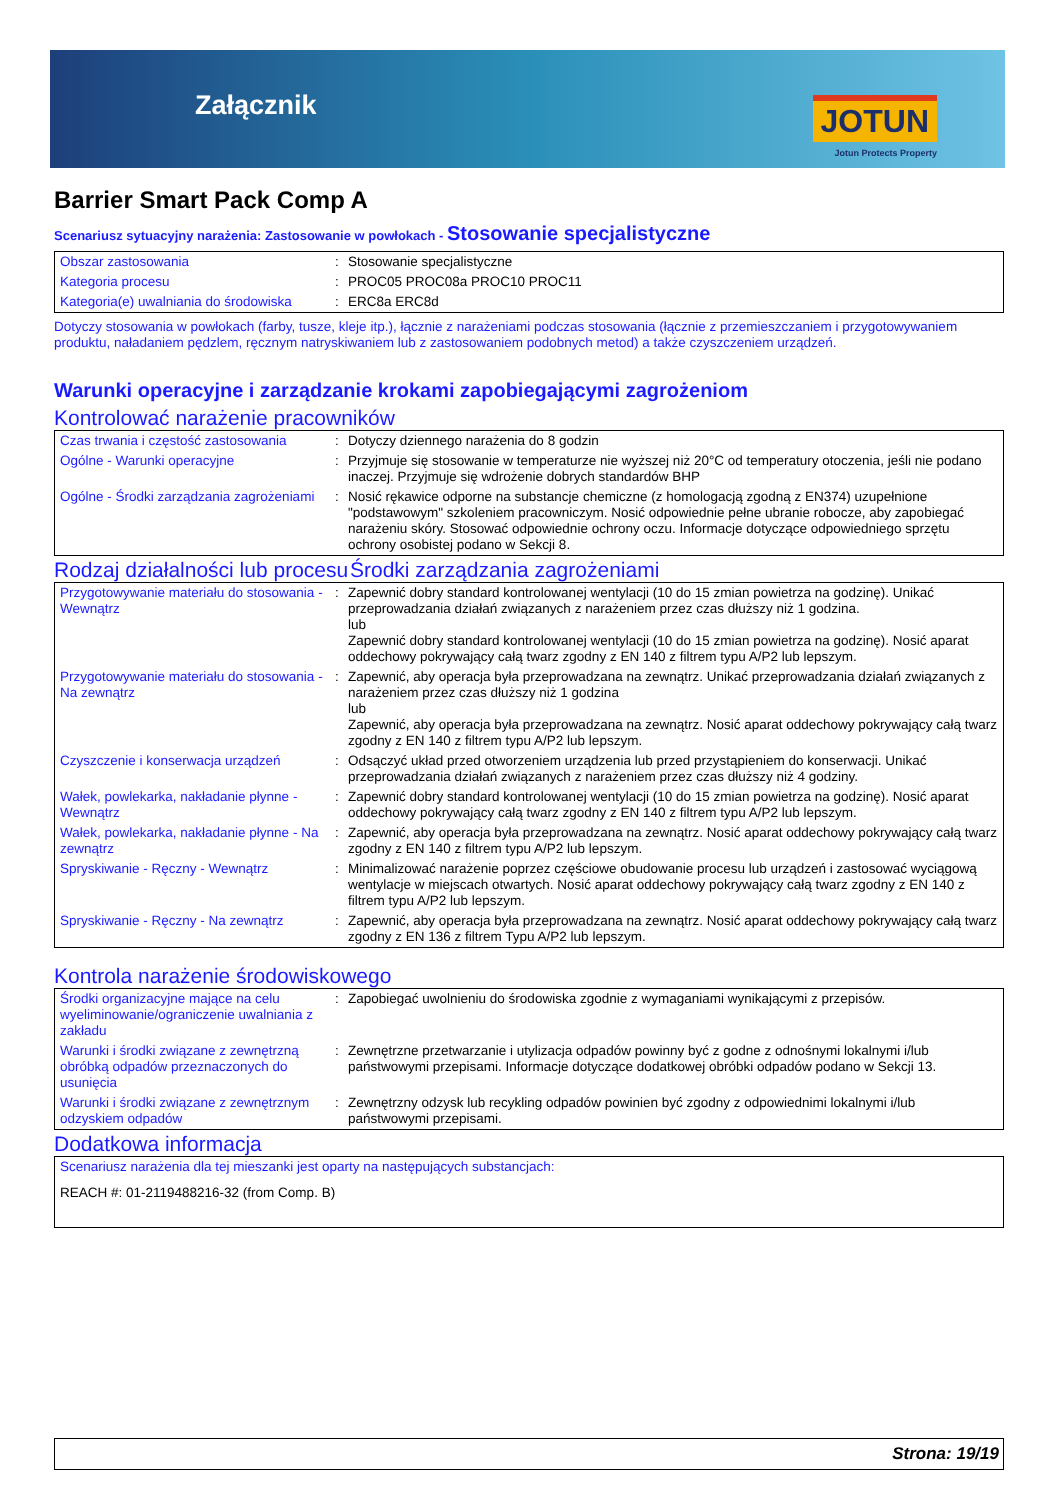Załącznik JOTUN
Jotun Protects Property
Barrier Smart Pack Comp A
Scenariusz sytuacyjny narażenia: Zastosowanie w powłokach - Stosowanie specjalistyczne
| Obszar zastosowania | : | Stosowanie specjalistyczne |
| Kategoria procesu | : | PROC05 PROC08a PROC10 PROC11 |
| Kategoria(e) uwalniania do środowiska | : | ERC8a ERC8d |
Dotyczy stosowania w powłokach (farby, tusze, kleje itp.), łącznie z narażeniami podczas stosowania (łącznie z przemieszczaniem i przygotowywaniem produktu, naładaniem pędzlem, ręcznym natryskiwaniem lub z zastosowaniem podobnych metod) a także czyszczeniem urządzeń.
Warunki operacyjne i zarządzanie krokami zapobiegającymi zagrożeniom
Kontrolować narażenie pracowników
| Czas trwania i częstość zastosowania | : | Dotyczy dziennego narażenia do 8 godzin |
| Ogólne - Warunki operacyjne | : | Przyjmuje się stosowanie w temperaturze nie wyższej niż 20°C od temperatury otoczenia, jeśli nie podano inaczej. Przyjmuje się wdrożenie dobrych standardów BHP |
| Ogólne - Środki zarządzania zagrożeniami | : | Nosić rękawice odporne na substancje chemiczne (z homologacją zgodną z EN374) uzupełnione "podstawowym" szkoleniem pracowniczym. Nosić odpowiednie pełne ubranie robocze, aby zapobiegać narażeniu skóry. Stosować odpowiednie ochrony oczu. Informacje dotyczące odpowiedniego sprzętu ochrony osobistej podano w Sekcji 8. |
Rodzaj działalności lub procesu
Środki zarządzania zagrożeniami
| Przygotowywanie materiału do stosowania - Wewnątrz | : | Zapewnić dobry standard kontrolowanej wentylacji (10 do 15 zmian powietrza na godzinę). Unikać przeprowadzania działań związanych z narażeniem przez czas dłuższy niż 1 godzina. lub Zapewnić dobry standard kontrolowanej wentylacji (10 do 15 zmian powietrza na godzinę). Nosić aparat oddechowy pokrywający całą twarz zgodny z EN 140 z filtrem typu A/P2 lub lepszym. |
| Przygotowywanie materiału do stosowania - Na zewnątrz | : | Zapewnić, aby operacja była przeprowadzana na zewnątrz. Unikać przeprowadzania działań związanych z narażeniem przez czas dłuższy niż 1 godzina lub Zapewnić, aby operacja była przeprowadzana na zewnątrz. Nosić aparat oddechowy pokrywający całą twarz zgodny z EN 140 z filtrem typu A/P2 lub lepszym. |
| Czyszczenie i konserwacja urządzeń | : | Odsączyć układ przed otworzeniem urządzenia lub przed przystąpieniem do konserwacji. Unikać przeprowadzania działań związanych z narażeniem przez czas dłuższy niż 4 godziny. |
| Wałek, powlekarka, nakładanie płynne - Wewnątrz | : | Zapewnić dobry standard kontrolowanej wentylacji (10 do 15 zmian powietrza na godzinę). Nosić aparat oddechowy pokrywający całą twarz zgodny z EN 140 z filtrem typu A/P2 lub lepszym. |
| Wałek, powlekarka, nakładanie płynne - Na zewnątrz | : | Zapewnić, aby operacja była przeprowadzana na zewnątrz. Nosić aparat oddechowy pokrywający całą twarz zgodny z EN 140 z filtrem typu A/P2 lub lepszym. |
| Spryskiwanie - Ręczny - Wewnątrz | : | Minimalizować narażenie poprzez częściowe obudowanie procesu lub urządzeń i zastosować wyciągową wentylacje w miejscach otwartych. Nosić aparat oddechowy pokrywający całą twarz zgodny z EN 140 z filtrem typu A/P2 lub lepszym. |
| Spryskiwanie - Ręczny - Na zewnątrz | : | Zapewnić, aby operacja była przeprowadzana na zewnątrz. Nosić aparat oddechowy pokrywający całą twarz zgodny z EN 136 z filtrem Typu A/P2 lub lepszym. |
Kontrola narażenie środowiskowego
| Środki organizacyjne mające na celu wyeliminowanie/ograniczenie uwalniania z zakładu | : | Zapobiegać uwolnieniu do środowiska zgodnie z wymaganiami wynikającymi z przepisów. |
| Warunki i środki związane z zewnętrzną obróbką odpadów przeznaczonych do usunięcia | : | Zewnętrzne przetwarzanie i utylizacja odpadów powinny być z godne z odnośnymi lokalnymi i/lub państwowymi przepisami. Informacje dotyczące dodatkowej obróbki odpadów podano w Sekcji 13. |
| Warunki i środki związane z zewnętrznym odzyskiem odpadów | : | Zewnętrzny odzysk lub recykling odpadów powinien być zgodny z odpowiednimi lokalnymi i/lub państwowymi przepisami. |
Dodatkowa informacja
| Scenariusz narażenia dla tej mieszanki jest oparty na następujących substancjach: REACH #: 01-2119488216-32 (from Comp. B) |
Strona: 19/19